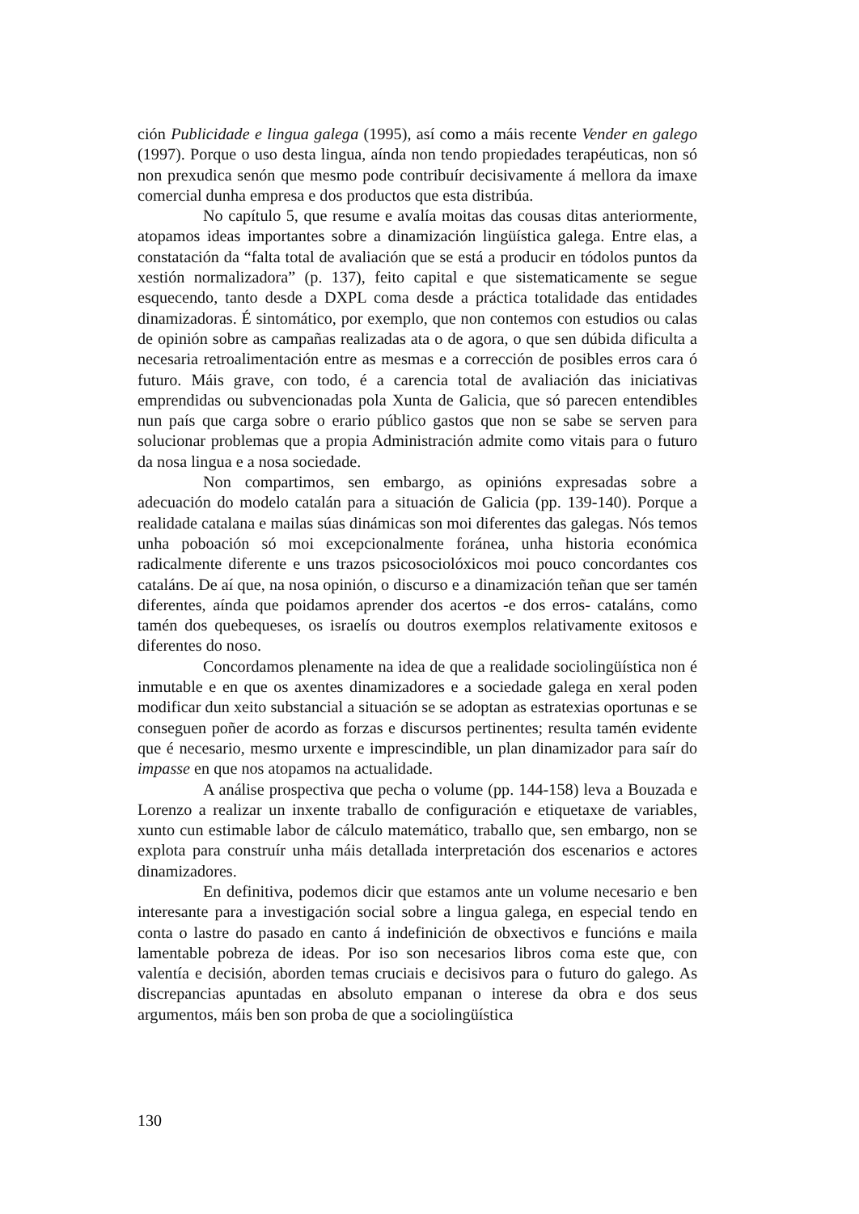ción Publicidade e lingua galega (1995), así como a máis recente Vender en galego (1997). Porque o uso desta lingua, aínda non tendo propiedades terapéuticas, non só non prexudica senón que mesmo pode contribuír decisivamente á mellora da imaxe comercial dunha empresa e dos productos que esta distribúa.
No capítulo 5, que resume e avalía moitas das cousas ditas anteriormente, atopamos ideas importantes sobre a dinamización lingüística galega. Entre elas, a constatación da “falta total de avaliación que se está a producir en tódolos puntos da xestión normalizadora” (p. 137), feito capital e que sistematicamente se segue esquecendo, tanto desde a DXPL coma desde a práctica totalidade das entidades dinamizadoras. É sintomático, por exemplo, que non contemos con estudios ou calas de opinión sobre as campañas realizadas ata o de agora, o que sen dúbida dificulta a necesaria retroalimentación entre as mesmas e a corrección de posibles erros cara ó futuro. Máis grave, con todo, é a carencia total de avaliación das iniciativas emprendidas ou subvencionadas pola Xunta de Galicia, que só parecen entendibles nun país que carga sobre o erario público gastos que non se sabe se serven para solucionar problemas que a propia Administración admite como vitais para o futuro da nosa lingua e a nosa sociedade.
Non compartimos, sen embargo, as opinións expresadas sobre a adecuación do modelo catalán para a situación de Galicia (pp. 139-140). Porque a realidade catalana e mailas súas dinámicas son moi diferentes das galegas. Nós temos unha poboación só moi excepcionalmente foránea, unha historia económica radicalmente diferente e uns trazos psicosociolóxicos moi pouco concordantes cos cataláns. De aí que, na nosa opinión, o discurso e a dinamización teñan que ser tamén diferentes, aínda que poidamos aprender dos acertos -e dos erros- cataláns, como tamén dos quebequeses, os israelís ou doutros exemplos relativamente exitosos e diferentes do noso.
Concordamos plenamente na idea de que a realidade sociolingüística non é inmutable e en que os axentes dinamizadores e a sociedade galega en xeral poden modificar dun xeito substancial a situación se se adoptan as estratexias oportunas e se conseguen poñer de acordo as forzas e discursos pertinentes; resulta tamén evidente que é necesario, mesmo urxente e imprescindible, un plan dinamizador para saír do impasse en que nos atopamos na actualidade.
A análise prospectiva que pecha o volume (pp. 144-158) leva a Bouzada e Lorenzo a realizar un inxente traballo de configuración e etiquetaxe de variables, xunto cun estimable labor de cálculo matemático, traballo que, sen embargo, non se explota para construír unha máis detallada interpretación dos escenarios e actores dinamizadores.
En definitiva, podemos dicir que estamos ante un volume necesario e ben interesante para a investigación social sobre a lingua galega, en especial tendo en conta o lastre do pasado en canto á indefinición de obxectivos e funcións e maila lamentable pobreza de ideas. Por iso son necesarios libros coma este que, con valentía e decisión, aborden temas cruciais e decisivos para o futuro do galego. As discrepancias apuntadas en absoluto empanan o interese da obra e dos seus argumentos, máis ben son proba de que a sociolingüística
130